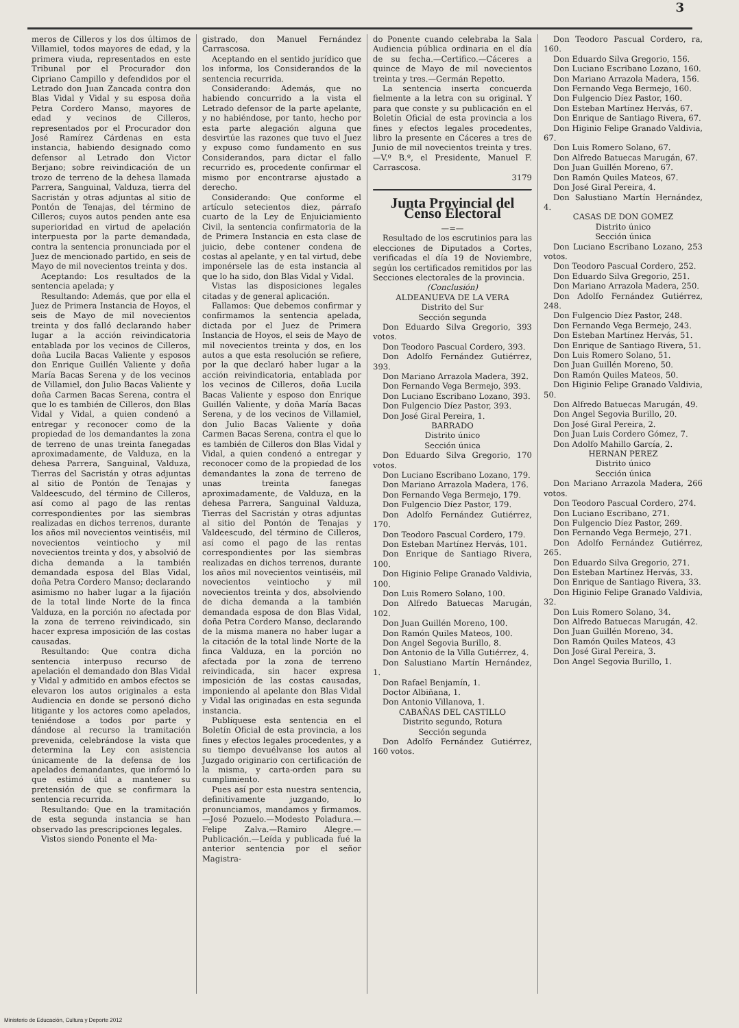3
meros de Cilleros y los dos últimos de Villamiel, todos mayores de edad, y la primera viuda, representados en este Tribunal por el Procurador don Cipriano Campillo y defendidos por el Letrado don Juan Zancada contra don Blas Vidal y Vidal y su esposa doña Petra Cordero Manso, mayores de edad y vecinos de Cilleros, representados por el Procurador don José Ramírez Cárdenas en esta instancia, habiendo designado como defensor al Letrado don Victor Berjano; sobre reivindicación de un trozo de terreno de la dehesa llamada Parrera, Sanguinal, Valduza, tierra del Sacristán y otras adjuntas al sitio de Pontón de Tenajas, del término de Cilleros; cuyos autos penden ante esa superioridad en virtud de apelación interpuesta por la parte demandada, contra la sentencia pronunciada por el Juez de mencionado partido, en seis de Mayo de mil novecientos treinta y dos.
Aceptando: Los resultados de la sentencia apelada; y
Resultando: Además, que por ella el Juez de Primera Instancia de Hoyos, el seis de Mayo de mil novecientos treinta y dos falló declarando haber lugar a la acción reivindicatoria entablada por los vecinos de Cilleros, doña Lucila Bacas Valiente y esposos don Enrique Guillén Valiente y doña María Bacas Serena y de los vecinos de Villamiel, don Julio Bacas Valiente y doña Carmen Bacas Serena, contra el que lo es también de Cilleros, don Blas Vidal y Vidal, a quien condenó a entregar y reconocer como de la propiedad de los demandantes la zona de terreno de unas treinta fanegadas aproximadamente, de Valduza, en la dehesa Parrera, Sanguinal, Valduza, Tierras del Sacristán y otras adjuntas al sitio de Pontón de Tenajas y Valdeescudo, del término de Cilleros, así como al pago de las rentas correspondientes por las siembras realizadas en dichos terrenos, durante los años mil novecientos veintiséis, mil novecientos veintiocho y mil novecientos treinta y dos, y absolvió de dicha demanda a la también demandada esposa del Blas Vidal, doña Petra Cordero Manso; declarando asimismo no haber lugar a la fijación de la total linde Norte de la finca Valduza, en la porción no afectada por la zona de terreno reivindicado, sin hacer expresa imposición de las costas causadas.
Resultando: Que contra dicha sentencia interpuso recurso de apelación el demandado don Blas Vidal y Vidal y admitido en ambos efectos se elevaron los autos originales a esta Audiencia en donde se personó dicho litigante y los actores como apelados, teniéndose a todos por parte y dándose al recurso la tramitación prevenida, celebrándose la vista que determina la Ley con asistencia únicamente de la defensa de los apelados demandantes, que informó lo que estimó útil a mantener su pretensión de que se confirmara la sentencia recurrida.
Resultando: Que en la tramitación de esta segunda instancia se han observado las prescripciones legales.
Vistos siendo Ponente el Ma-
gistrado, don Manuel Fernández Carrascosa.
Aceptando en el sentido jurídico que los informa, los Considerandos de la sentencia recurrida.
Considerando: Además, que no habiendo concurrido a la vista el Letrado defensor de la parte apelante, y no habiéndose, por tanto, hecho por esta parte alegación alguna que desvirtúe las razones que tuvo el Juez y expuso como fundamento en sus Considerandos, para dictar el fallo recurrido es, procedente confirmar el mismo por encontrarse ajustado a derecho.
Considerando: Que conforme el artículo setecientos diez, párrafo cuarto de la Ley de Enjuiciamiento Civil, la sentencia confirmatoria de la de Primera Instancia en esta clase de juicio, debe contener condena de costas al apelante, y en tal virtud, debe imponérsele las de esta instancia al que lo ha sido, don Blas Vidal y Vidal.
Vistas las disposiciones legales citadas y de general aplicación.
Fallamos: Que debemos confirmar y confirmamos la sentencia apelada, dictada por el Juez de Primera Instancia de Hoyos, el seis de Mayo de mil novecientos treinta y dos, en los autos a que esta resolución se refiere, por la que declaró haber lugar a la acción reivindicatoria, entablada por los vecinos de Cilleros, doña Lucila Bacas Valiente y esposo don Enrique Guillén Valiente, y doña María Bacas Serena, y de los vecinos de Villamiel, don Julio Bacas Valiente y doña Carmen Bacas Serena, contra el que lo es también de Cilleros don Blas Vidal y Vidal, a quien condenó a entregar y reconocer como de la propiedad de los demandantes la zona de terreno de unas treinta fanegas aproximadamente, de Valduza, en la dehesa Parrera, Sanguinal Valduza, Tierras del Sacristán y otras adjuntas al sitio del Pontón de Tenajas y Valdeescudo, del término de Cilleros, así como el pago de las rentas correspondientes por las siembras realizadas en dichos terrenos, durante los años mil novecientos veintiséis, mil novecientos veintiocho y mil novecientos treinta y dos, absolviendo de dicha demanda a la también demandada esposa de don Blas Vidal, doña Petra Cordero Manso, declarando de la misma manera no haber lugar a la citación de la total linde Norte de la finca Valduza, en la porción no afectada por la zona de terreno reivindicada, sin hacer expresa imposición de las costas causadas, imponiendo al apelante don Blas Vidal y Vidal las originadas en esta segunda instancia.
Publíquese esta sentencia en el Boletín Oficial de esta provincia, a los fines y efectos legales procedentes, y a su tiempo devuélvanse los autos al Juzgado originario con certificación de la misma, y carta-orden para su cumplimiento.
Pues así por esta nuestra sentencia, definitivamente juzgando, lo pronunciamos, mandamos y firmamos.—José Pozuelo.—Modesto Poladura.—Felipe Zalva.—Ramiro Alegre.—Publicación.—Leída y publicada fué la anterior sentencia por el señor Magistra-
do Ponente cuando celebraba la Sala Audiencia pública ordinaria en el día de su fecha.—Certifico.—Cáceres a quince de Mayo de mil novecientos treinta y tres.—Germán Repetto.
La sentencia inserta concuerda fielmente a la letra con su original. Y para que conste y su publicación en el Boletín Oficial de esta provincia a los fines y efectos legales procedentes, libro la presente en Cáceres a tres de Junio de mil novecientos treinta y tres.—V.º B.º, el Presidente, Manuel F. Carrascosa.
3179
Junta Provincial del Censo Electoral
—=—
Resultado de los escrutinios para las elecciones de Diputados a Cortes, verificadas el día 19 de Noviembre, según los certificados remitidos por las Secciones electorales de la provincia.
(Conclusión)
ALDEANUEVA DE LA VERA
Distrito del Sur
Sección segunda
Don Eduardo Silva Gregorio, 393 votos.
Don Teodoro Pascual Cordero, 393.
Don Adolfo Fernández Gutiérrez, 393.
Don Mariano Arrazola Madera, 392.
Don Fernando Vega Bermejo, 393.
Don Luciano Escribano Lozano, 393.
Don Fulgencio Díez Pastor, 393.
Don José Giral Pereira, 1.
BARRADO
Distrito único
Sección única
Don Eduardo Silva Gregorio, 170 votos.
Don Luciano Escribano Lozano, 179.
Don Mariano Arrazola Madera, 176.
Don Fernando Vega Bermejo, 179.
Don Fulgencio Díez Pastor, 179.
Don Adolfo Fernández Gutiérrez, 170.
Don Teodoro Pascual Cordero, 179.
Don Esteban Martínez Hervás, 101.
Don Enrique de Santiago Rivera, 100.
Don Higinio Felipe Granado Valdivia, 100.
Don Luis Romero Solano, 100.
Don Alfredo Batuecas Marugán, 102.
Don Juan Guillén Moreno, 100.
Don Ramón Quiles Mateos, 100.
Don Angel Segovia Burillo, 8.
Don Antonio de la Villa Gutiérrez, 4.
Don Salustiano Martín Hernández, 1.
Don Rafael Benjamín, 1.
Doctor Albiñana, 1.
Don Antonio Villanova, 1.
CABAÑAS DEL CASTILLO
Distrito segundo, Rotura
Sección segunda
Don Adolfo Fernández Gutiérrez, 160 votos.
Don Teodoro Pascual Cordero, ra, 160.
Don Eduardo Silva Gregorio, 156.
Don Luciano Escribano Lozano, 160.
Don Mariano Arrazola Madera, 156.
Don Fernando Vega Bermejo, 160.
Don Fulgencio Díez Pastor, 160.
Don Esteban Martínez Hervás, 67.
Don Enrique de Santiago Rivera, 67.
Don Higinio Felipe Granado Valdivia, 67.
Don Luis Romero Solano, 67.
Don Alfredo Batuecas Marugán, 67.
Don Juan Guillén Moreno, 67.
Don Ramón Quiles Mateos, 67.
Don José Giral Pereira, 4.
Don Salustiano Martín Hernández, 4.
CASAS DE DON GOMEZ
Distrito único
Sección única
Don Luciano Escribano Lozano, 253 votos.
Don Teodoro Pascual Cordero, 252.
Don Eduardo Silva Gregorio, 251.
Don Mariano Arrazola Madera, 250.
Don Adolfo Fernández Gutiérrez, 248.
Don Fulgencio Díez Pastor, 248.
Don Fernando Vega Bermejo, 243.
Don Esteban Martínez Hervás, 51.
Don Enrique de Santiago Rivera, 51.
Don Luis Romero Solano, 51.
Don Juan Guillén Moreno, 50.
Don Ramón Quiles Mateos, 50.
Don Higinio Felipe Granado Valdivia, 50.
Don Alfredo Batuecas Marugán, 49.
Don Angel Segovia Burillo, 20.
Don José Giral Pereira, 2.
Don Juan Luis Cordero Gómez, 7.
Don Adolfo Mahillo García, 2.
HERNAN PEREZ
Distrito único
Sección única
Don Mariano Arrazola Madera, 266 votos.
Don Teodoro Pascual Cordero, 274.
Don Luciano Escribano, 271.
Don Fulgencio Díez Pastor, 269.
Don Fernando Vega Bermejo, 271.
Don Adolfo Fernández Gutiérrez, 265.
Don Eduardo Silva Gregorio, 271.
Don Esteban Martínez Hervás, 33.
Don Enrique de Santiago Rivera, 33.
Don Higinio Felipe Granado Valdivia, 32.
Don Luis Romero Solano, 34.
Don Alfredo Batuecas Marugán, 42.
Don Juan Guillén Moreno, 34.
Don Ramón Quiles Mateos, 43
Don José Giral Pereira, 3.
Don Angel Segovia Burillo, 1.
Ministerio de Educación, Cultura y Deporte 2012